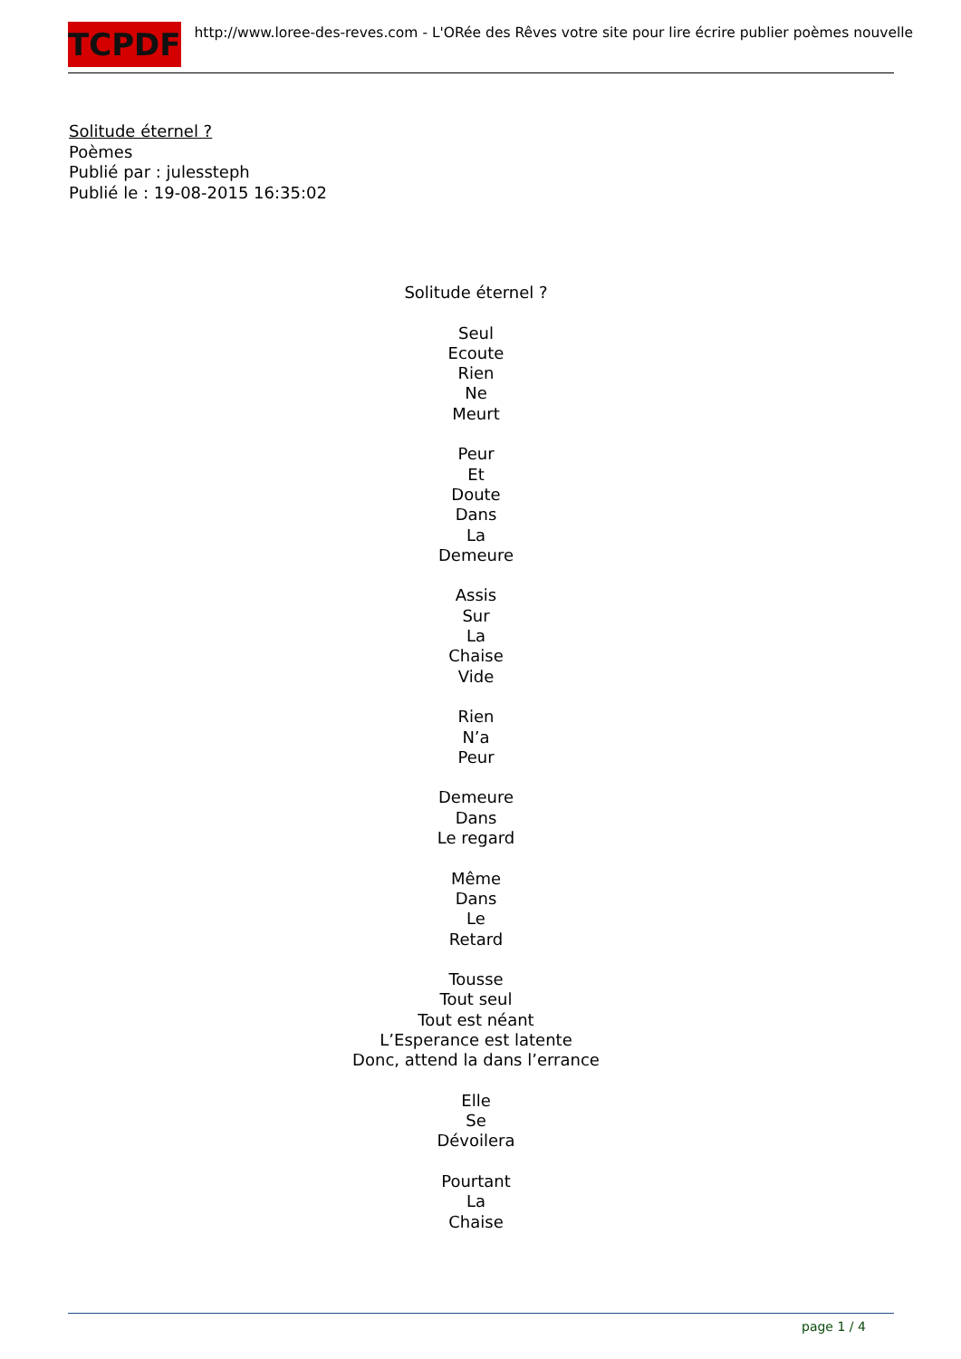TCPDF
http://www.loree-des-reves.com - L'ORée des Rêves votre site pour lire écrire publier poèmes nouvelle
Solitude éternel ?
Poèmes
Publié par : julessteph
Publié le : 19-08-2015 16:35:02
Solitude éternel ?
Seul
Ecoute
Rien
Ne
Meurt
Peur
Et
Doute
Dans
La
Demeure
Assis
Sur
La
Chaise
Vide
Rien
N’a
Peur
Demeure
Dans
Le regard
Même
Dans
Le
Retard
Tousse
Tout seul
Tout est néant
L’Esperance est latente
Donc, attend la dans l’errance
Elle
Se
Dévoilera
Pourtant
La
Chaise
page 1 / 4